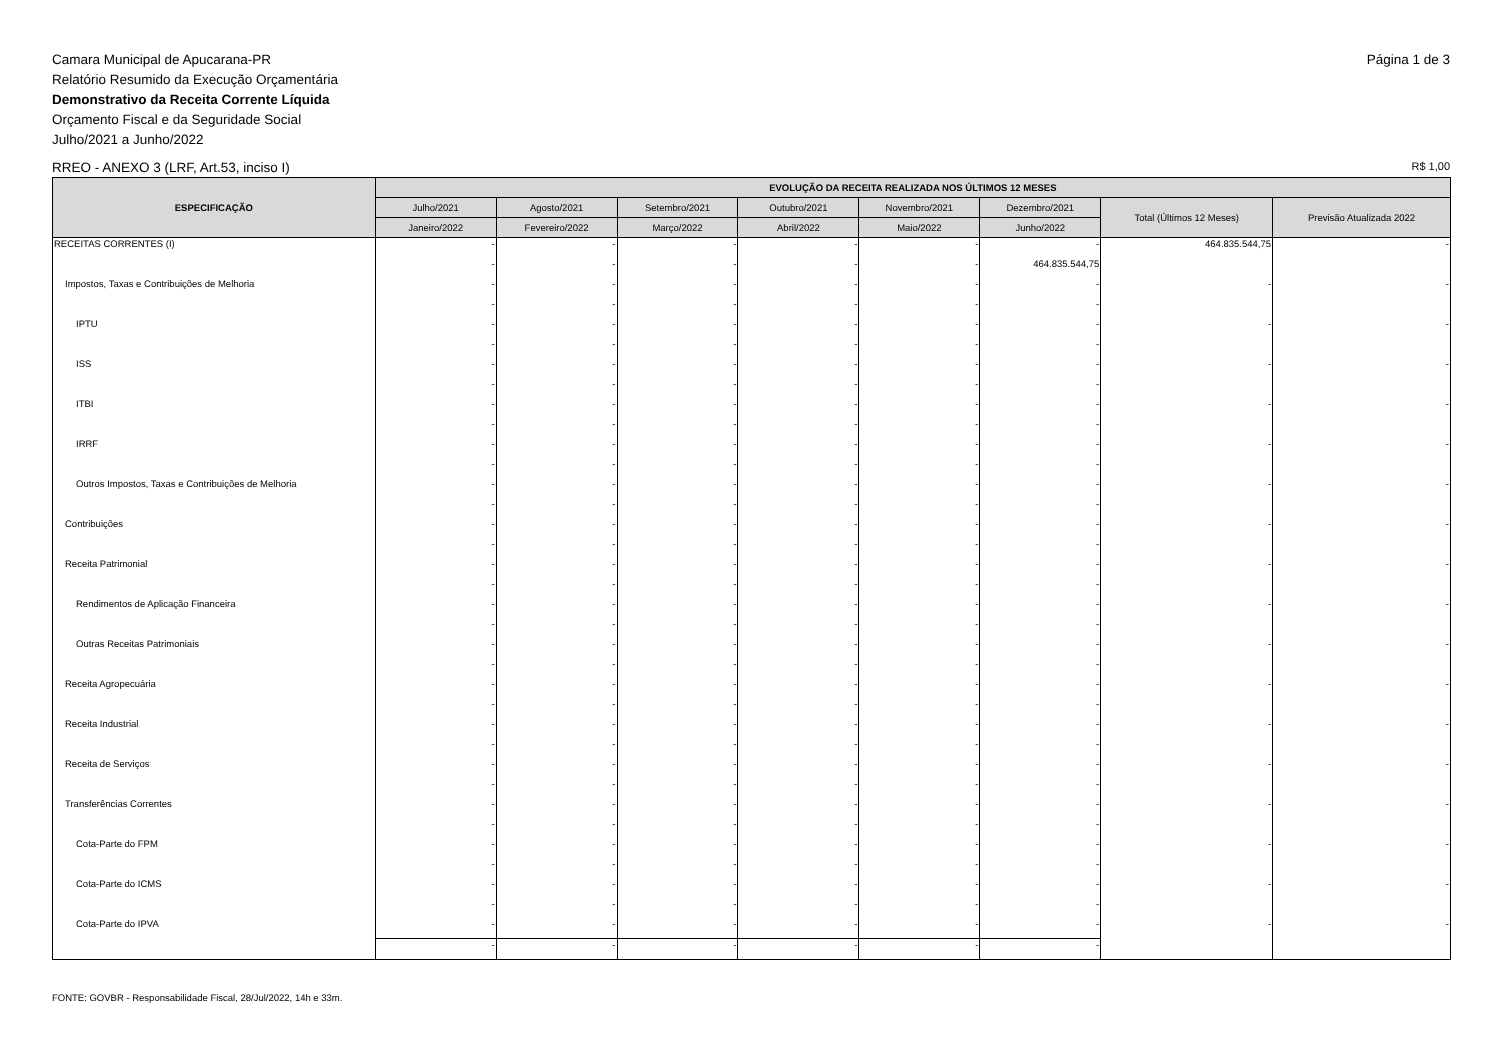Camara Municipal de Apucarana-PR
Relatório Resumido da Execução Orçamentária
Demonstrativo da Receita Corrente Líquida
Orçamento Fiscal e da Seguridade Social
Julho/2021 a Junho/2022
Página 1 de 3
RREO - ANEXO 3 (LRF, Art.53, inciso I)
R$ 1,00
| ESPECIFICAÇÃO | EVOLUÇÃO DA RECEITA REALIZADA NOS ÚLTIMOS 12 MESES | | | | | | | |
| --- | --- | --- | --- | --- | --- | --- | --- | --- |
| | Julho/2021 | Agosto/2021 | Setembro/2021 | Outubro/2021 | Novembro/2021 | Dezembro/2021 | Total (Últimos 12 Meses) | Previsão Atualizada 2022 |
| | Janeiro/2022 | Fevereiro/2022 | Março/2022 | Abril/2022 | Maio/2022 | Junho/2022 | | |
| RECEITAS CORRENTES (I) | - | - | - | - | - | - | 464.835.544,75 | - |
| | - | - | - | - | - | 464.835.544,75 | | |
| Impostos, Taxas e Contribuições de Melhoria | - | - | - | - | - | - | - | - |
| | - | - | - | - | - | - | | |
| IPTU | - | - | - | - | - | - | - | - |
| | - | - | - | - | - | - | | |
| ISS | - | - | - | - | - | - | - | - |
| | - | - | - | - | - | - | | |
| ITBI | - | - | - | - | - | - | - | - |
| | - | - | - | - | - | - | | |
| IRRF | - | - | - | - | - | - | - | - |
| | - | - | - | - | - | - | | |
| Outros Impostos, Taxas e Contribuições de Melhoria | - | - | - | - | - | - | - | - |
| | - | - | - | - | - | - | | |
| Contribuições | - | - | - | - | - | - | - | - |
| | - | - | - | - | - | - | | |
| Receita Patrimonial | - | - | - | - | - | - | - | - |
| | - | - | - | - | - | - | | |
| Rendimentos de Aplicação Financeira | - | - | - | - | - | - | - | - |
| | - | - | - | - | - | - | | |
| Outras Receitas Patrimoniais | - | - | - | - | - | - | - | - |
| | - | - | - | - | - | - | | |
| Receita Agropecuária | - | - | - | - | - | - | - | - |
| | - | - | - | - | - | - | | |
| Receita Industrial | - | - | - | - | - | - | - | - |
| | - | - | - | - | - | - | | |
| Receita de Serviços | - | - | - | - | - | - | - | - |
| | - | - | - | - | - | - | | |
| Transferências Correntes | - | - | - | - | - | - | - | - |
| | - | - | - | - | - | - | | |
| Cota-Parte do FPM | - | - | - | - | - | - | - | - |
| | - | - | - | - | - | - | | |
| Cota-Parte do ICMS | - | - | - | - | - | - | - | - |
| | - | - | - | - | - | - | | |
| Cota-Parte do IPVA | - | - | - | - | - | - | - | - |
| | - | - | - | - | - | - | | |
FONTE: GOVBR - Responsabilidade Fiscal, 28/Jul/2022, 14h e 33m.